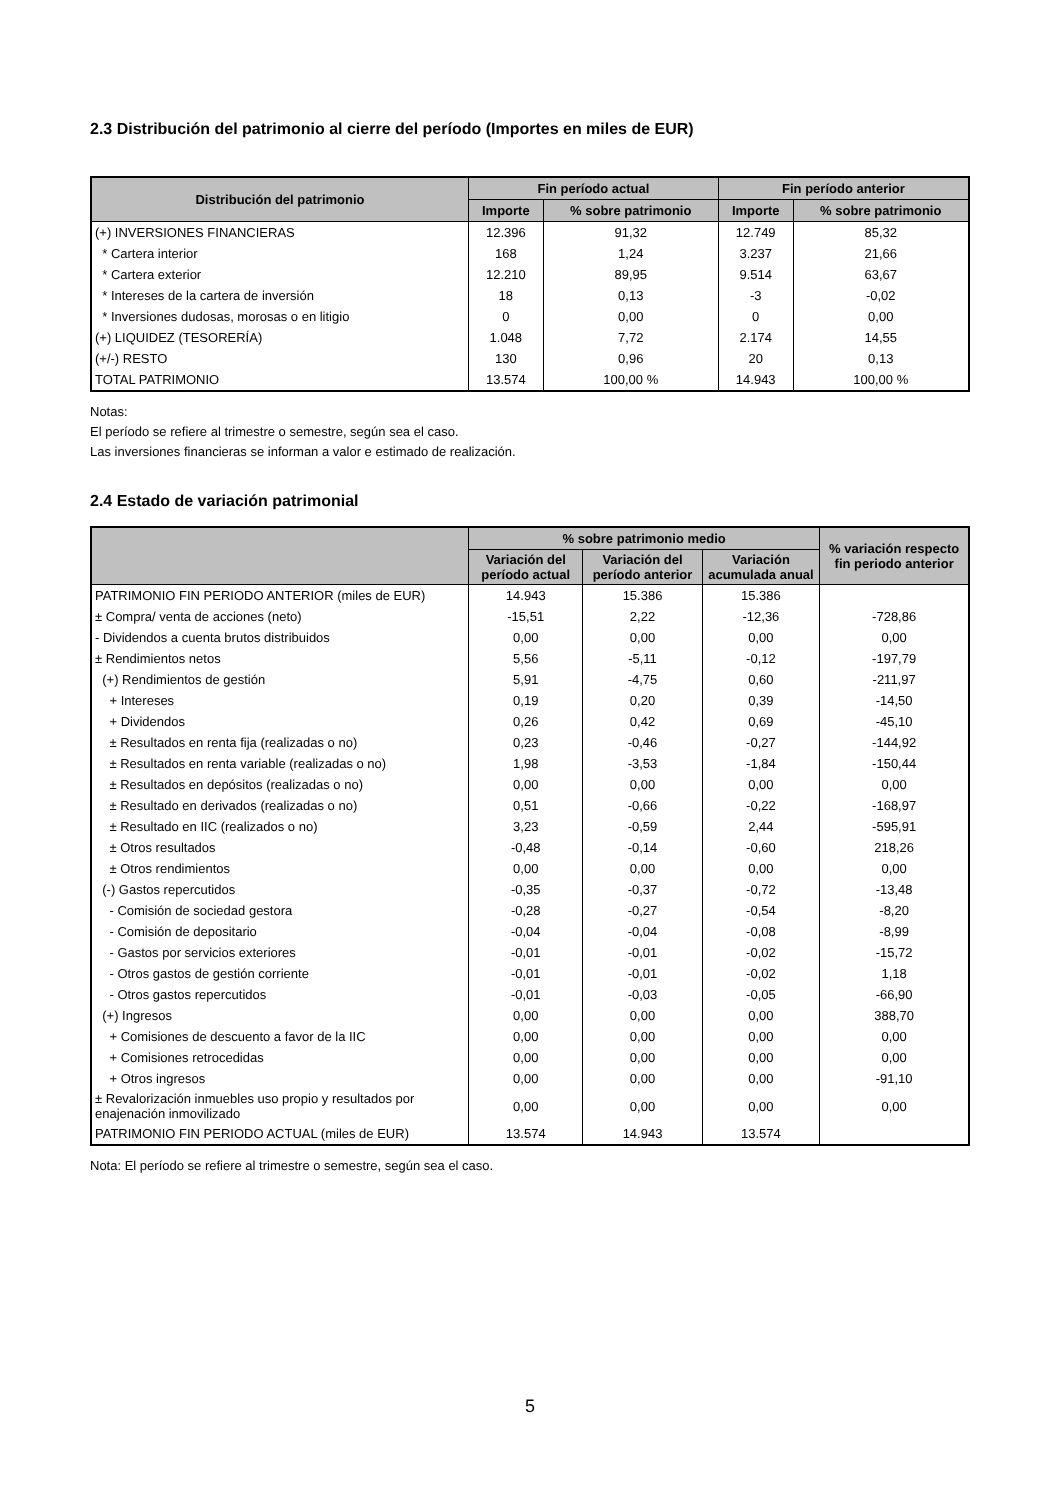2.3 Distribución del patrimonio al cierre del período (Importes en miles de EUR)
| Distribución del patrimonio | Fin período actual | | Fin período anterior | |
| --- | --- | --- | --- | --- |
| | Importe | % sobre patrimonio | Importe | % sobre patrimonio |
| (+) INVERSIONES FINANCIERAS | 12.396 | 91,32 | 12.749 | 85,32 |
| * Cartera interior | 168 | 1,24 | 3.237 | 21,66 |
| * Cartera exterior | 12.210 | 89,95 | 9.514 | 63,67 |
| * Intereses de la cartera de inversión | 18 | 0,13 | -3 | -0,02 |
| * Inversiones dudosas, morosas o en litigio | 0 | 0,00 | 0 | 0,00 |
| (+) LIQUIDEZ (TESORERÍA) | 1.048 | 7,72 | 2.174 | 14,55 |
| (+/-) RESTO | 130 | 0,96 | 20 | 0,13 |
| TOTAL PATRIMONIO | 13.574 | 100,00 % | 14.943 | 100,00 % |
Notas:
El período se refiere al trimestre o semestre, según sea el caso.
Las inversiones financieras se informan a valor e estimado de realización.
2.4 Estado de variación patrimonial
| | % sobre patrimonio medio | | | % variación respecto fin periodo anterior |
| --- | --- | --- | --- | --- |
| | Variación del período actual | Variación del período anterior | Variación acumulada anual | |
| PATRIMONIO FIN PERIODO ANTERIOR (miles de EUR) | 14.943 | 15.386 | 15.386 | |
| ± Compra/ venta de acciones (neto) | -15,51 | 2,22 | -12,36 | -728,86 |
| - Dividendos a cuenta brutos distribuidos | 0,00 | 0,00 | 0,00 | 0,00 |
| ± Rendimientos netos | 5,56 | -5,11 | -0,12 | -197,79 |
| (+) Rendimientos de gestión | 5,91 | -4,75 | 0,60 | -211,97 |
| + Intereses | 0,19 | 0,20 | 0,39 | -14,50 |
| + Dividendos | 0,26 | 0,42 | 0,69 | -45,10 |
| ± Resultados en renta fija (realizadas o no) | 0,23 | -0,46 | -0,27 | -144,92 |
| ± Resultados en renta variable (realizadas o no) | 1,98 | -3,53 | -1,84 | -150,44 |
| ± Resultados en depósitos (realizadas o no) | 0,00 | 0,00 | 0,00 | 0,00 |
| ± Resultado en derivados (realizadas o no) | 0,51 | -0,66 | -0,22 | -168,97 |
| ± Resultado en IIC (realizados o no) | 3,23 | -0,59 | 2,44 | -595,91 |
| ± Otros resultados | -0,48 | -0,14 | -0,60 | 218,26 |
| ± Otros rendimientos | 0,00 | 0,00 | 0,00 | 0,00 |
| (-) Gastos repercutidos | -0,35 | -0,37 | -0,72 | -13,48 |
| - Comisión de sociedad gestora | -0,28 | -0,27 | -0,54 | -8,20 |
| - Comisión de depositario | -0,04 | -0,04 | -0,08 | -8,99 |
| - Gastos por servicios exteriores | -0,01 | -0,01 | -0,02 | -15,72 |
| - Otros gastos de gestión corriente | -0,01 | -0,01 | -0,02 | 1,18 |
| - Otros gastos repercutidos | -0,01 | -0,03 | -0,05 | -66,90 |
| (+) Ingresos | 0,00 | 0,00 | 0,00 | 388,70 |
| + Comisiones de descuento a favor de la IIC | 0,00 | 0,00 | 0,00 | 0,00 |
| + Comisiones retrocedidas | 0,00 | 0,00 | 0,00 | 0,00 |
| + Otros ingresos | 0,00 | 0,00 | 0,00 | -91,10 |
| ± Revalorización inmuebles uso propio y resultados por enajenación inmovilizado | 0,00 | 0,00 | 0,00 | 0,00 |
| PATRIMONIO FIN PERIODO ACTUAL (miles de EUR) | 13.574 | 14.943 | 13.574 | |
Nota: El período se refiere al trimestre o semestre, según sea el caso.
5